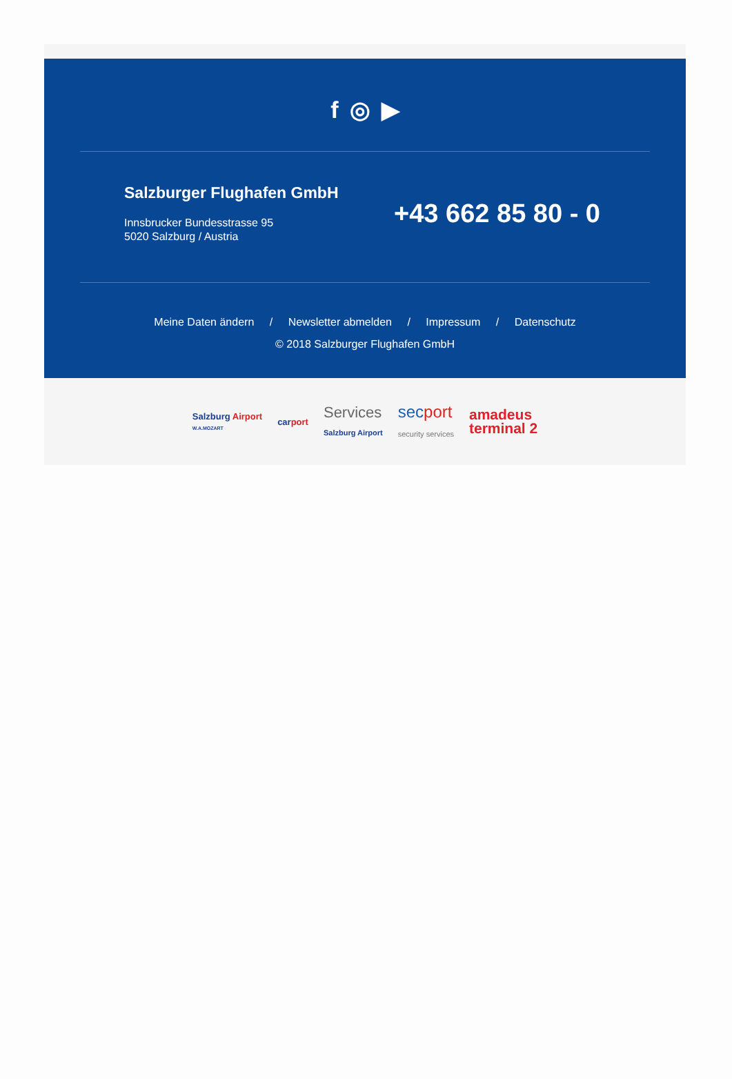f ◎ ▶
Salzburger Flughafen GmbH
Innsbrucker Bundesstrasse 95
5020 Salzburg / Austria
+43 662 85 80 - 0
Meine Daten ändern / Newsletter abmelden / Impressum / Datenschutz
© 2018 Salzburger Flughafen GmbH
Salzburg Airport
W.A.MOZART carport Services
Salzburg Airport secport
security services amadeus
terminal 2